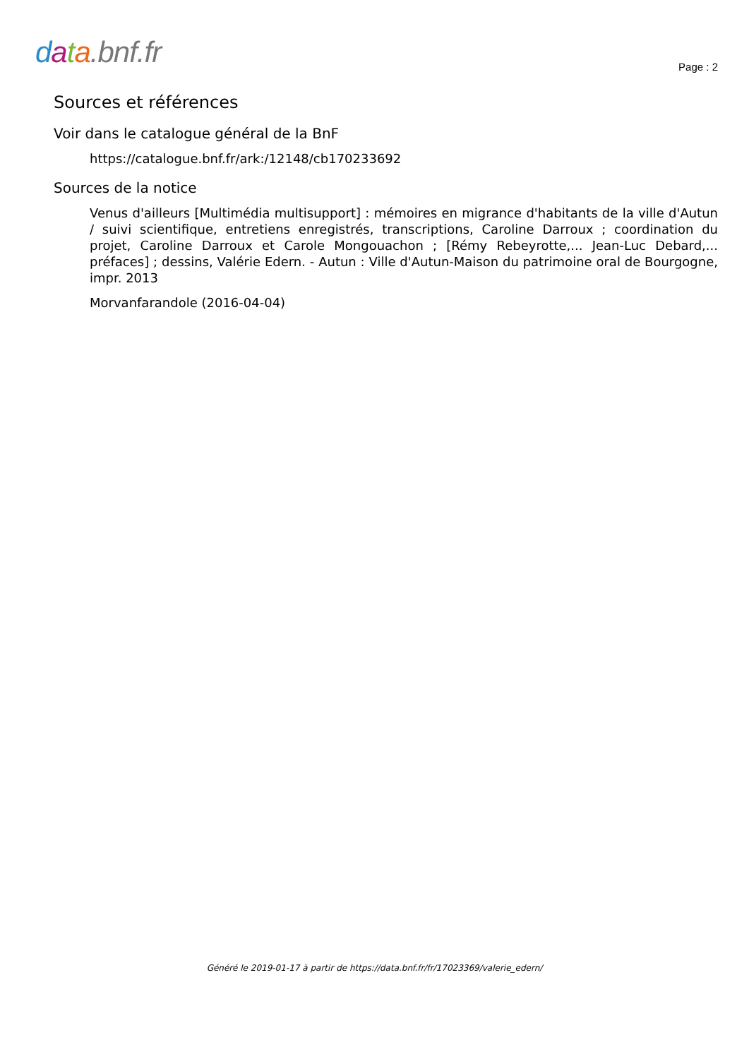data.bnf.fr
Page : 2
Sources et références
Voir dans le catalogue général de la BnF
https://catalogue.bnf.fr/ark:/12148/cb170233692
Sources de la notice
Venus d'ailleurs [Multimédia multisupport] : mémoires en migrance d'habitants de la ville d'Autun / suivi scientifique, entretiens enregistrés, transcriptions, Caroline Darroux ; coordination du projet, Caroline Darroux et Carole Mongouachon ; [Rémy Rebeyrotte,... Jean-Luc Debard,... préfaces] ; dessins, Valérie Edern. - Autun : Ville d'Autun-Maison du patrimoine oral de Bourgogne, impr. 2013
Morvanfarandole (2016-04-04)
Généré le 2019-01-17 à partir de https://data.bnf.fr/fr/17023369/valerie_edern/